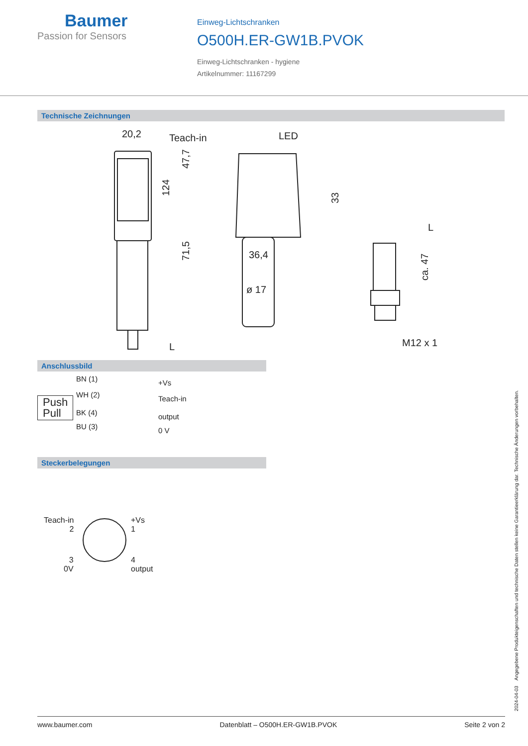Baumer
Passion for Sensors
Einweg-Lichtschranken
O500H.ER-GW1B.PVOK
Einweg-Lichtschranken - hygiene
Artikelnummer: 11167299
Technische Zeichnungen
20,2
Teach-in
LED
36,4
ø 17
M12 x 1
124
47,7
71,5
33
ca. 47
L
L
Anschlussbild
Push
Pull
BN (1) +Vs
WH (2) Teach-in
BK (4) output
BU (3) 0 V
Steckerbelegungen
Teach-in
2
+Vs
1
3
0V
4
output
2024-04-03 Angegebene Produkteigenschaften und technische Daten stellen keine Garantieerklärung dar. Technische Änderungen vorbehalten.
www.baumer.com Datenblatt – O500H.ER-GW1B.PVOK Seite 2 von 2